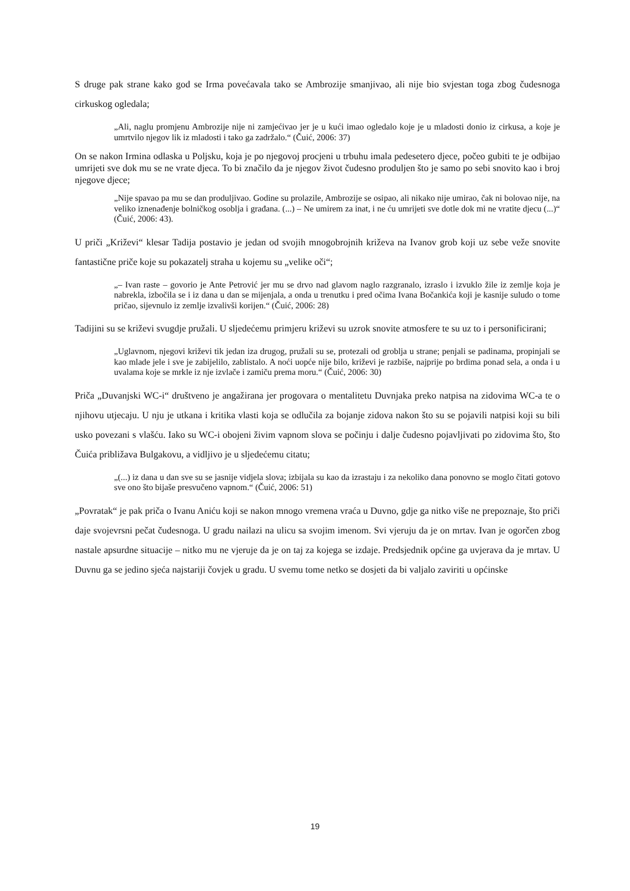S druge pak strane kako god se Irma povećavala tako se Ambrozije smanjivao, ali nije bio svjestan toga zbog čudesnoga cirkuskog ogledala;
„Ali, naglu promjenu Ambrozije nije ni zamjećivao jer je u kući imao ogledalo koje je u mladosti donio iz cirkusa, a koje je umrtvilo njegov lik iz mladosti i tako ga zadržalo.“ (Čuić, 2006: 37)
On se nakon Irmina odlaska u Poljsku, koja je po njegovoj procjeni u trbuhu imala pedesetero djece, počeo gubiti te je odbijao umrijeti sve dok mu se ne vrate djeca. To bi značilo da je njegov život čudesno produljen što je samo po sebi snovito kao i broj njegove djece;
„Nije spavao pa mu se dan produljivao. Godine su prolazile, Ambrozije se osipao, ali nikako nije umirao, čak ni bolovao nije, na veliko iznenađenje bolničkog osoblja i građana. (...) – Ne umirem za inat, i ne ću umrijeti sve dotle dok mi ne vratite djecu (...)“ (Čuić, 2006: 43).
U priči „Križevi“ klesar Tadija postavio je jedan od svojih mnogobrojnih križeva na Ivanov grob koji uz sebe veže snovite fantastične priče koje su pokazatelj straha u kojemu su „velike oči“;
„– Ivan raste – govorio je Ante Petrović jer mu se drvo nad glavom naglo razgranalo, izraslo i izvuklo žile iz zemlje koja je nabrekla, izbočila se i iz dana u dan se mijenjala, a onda u trenutku i pred očima Ivana Bočankića koji je kasnije suludo o tome pričao, sijevnulo iz zemlje izvalivši korijen.“ (Čuić, 2006: 28)
Tadijini su se križevi svugdje pružali. U sljedećemu primjeru križevi su uzrok snovite atmosfere te su uz to i personificirani;
„Uglavnom, njegovi križevi tik jedan iza drugog, pružali su se, protezali od groblja u strane; penjali se padinama, propinjali se kao mlade jele i sve je zabijelilo, zablistalo. A noći uopće nije bilo, križevi je razbiše, najprije po brdima ponad sela, a onda i u uvalama koje se mrkle iz nje izvlače i zamiču prema moru.“ (Čuić, 2006: 30)
Priča „Duvanjski WC-i“ društveno je angažirana jer progovara o mentalitetu Duvnjaka preko natpisa na zidovima WC-a te o njihovu utjecaju. U nju je utkana i kritika vlasti koja se odlučila za bojanje zidova nakon što su se pojavili natpisi koji su bili usko povezani s vlašću. Iako su WC-i obojeni živim vapnom slova se počinju i dalje čudesno pojavljivati po zidovima što, što Čuića približava Bulgakovu, a vidljivo je u sljedećemu citatu;
„(...) iz dana u dan sve su se jasnije vidjela slova; izbijala su kao da izrastaju i za nekoliko dana ponovno se moglo čitati gotovo sve ono što bijaše presvučeno vapnom.“ (Čuić, 2006: 51)
„Povratak“ je pak priča o Ivanu Aniću koji se nakon mnogo vremena vraća u Duvno, gdje ga nitko više ne prepoznaje, što priči daje svojevrsni pečat čudesnoga. U gradu nailazi na ulicu sa svojim imenom. Svi vjeruju da je on mrtav. Ivan je ogorčen zbog nastale apsurdne situacije – nitko mu ne vjeruje da je on taj za kojega se izdaje. Predsjednik općine ga uvjerava da je mrtav. U Duvnu ga se jedino sjeća najstariji čovjek u gradu. U svemu tome netko se dosjeti da bi valjalo zaviriti u općinske
19